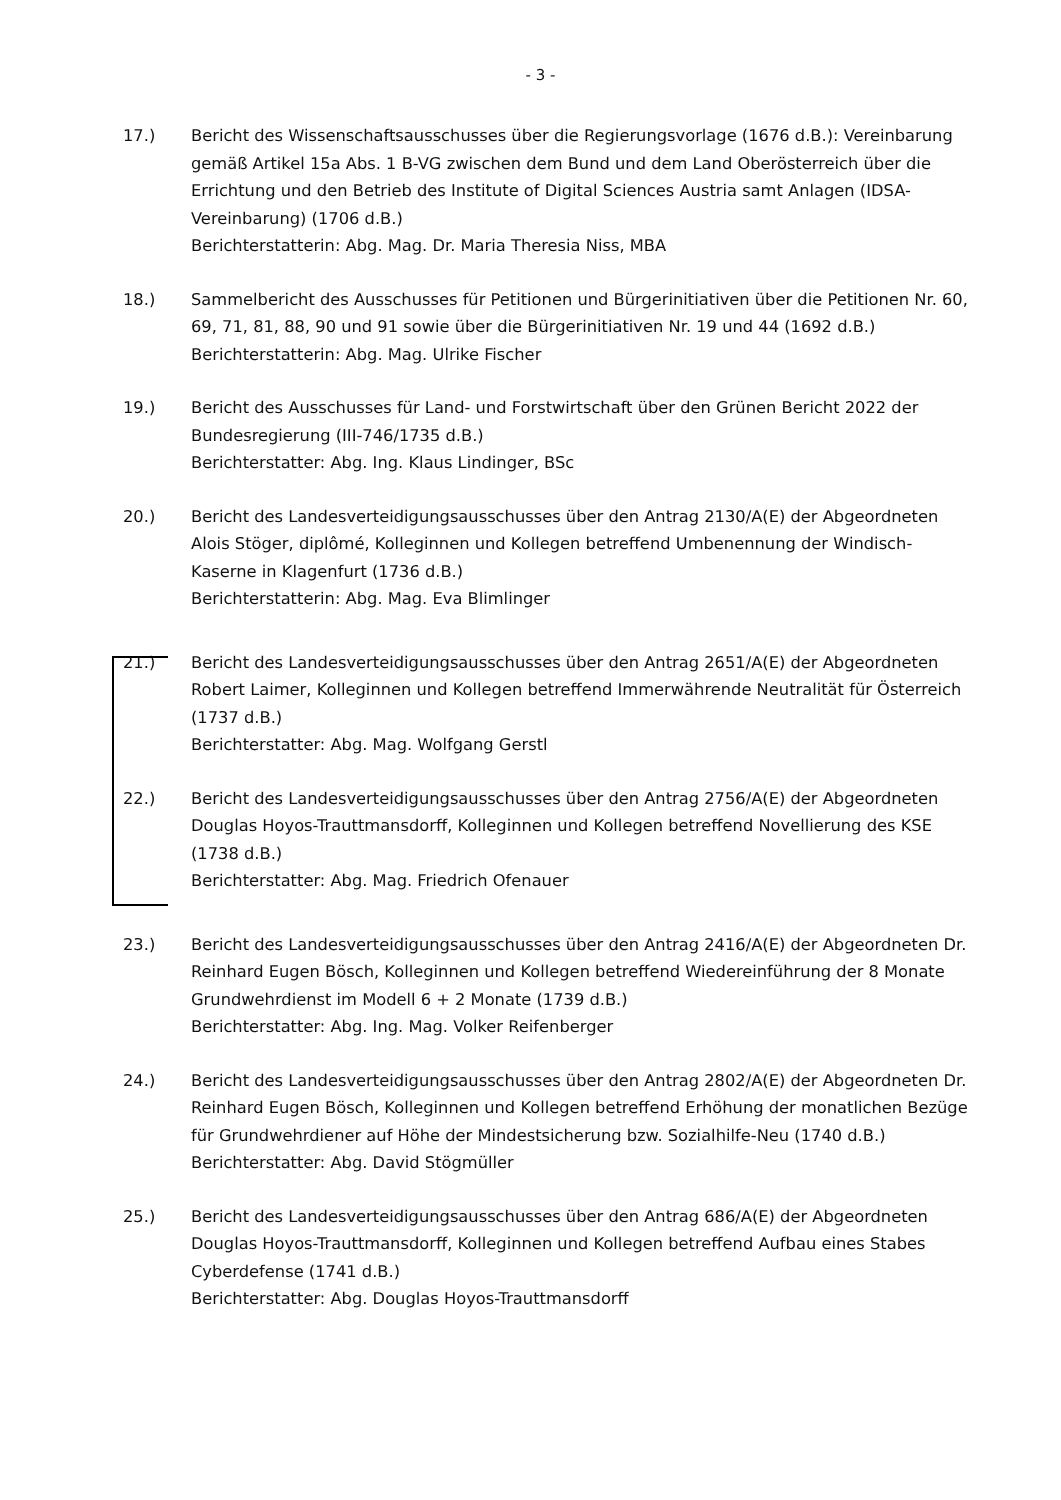- 3 -
17.) Bericht des Wissenschaftsausschusses über die Regierungsvorlage (1676 d.B.): Vereinbarung gemäß Artikel 15a Abs. 1 B-VG zwischen dem Bund und dem Land Oberösterreich über die Errichtung und den Betrieb des Institute of Digital Sciences Austria samt Anlagen (IDSA-Vereinbarung) (1706 d.B.)
Berichterstatterin: Abg. Mag. Dr. Maria Theresia Niss, MBA
18.) Sammelbericht des Ausschusses für Petitionen und Bürgerinitiativen über die Petitionen Nr. 60, 69, 71, 81, 88, 90 und 91 sowie über die Bürgerinitiativen Nr. 19 und 44 (1692 d.B.)
Berichterstatterin: Abg. Mag. Ulrike Fischer
19.) Bericht des Ausschusses für Land- und Forstwirtschaft über den Grünen Bericht 2022 der Bundesregierung (III-746/1735 d.B.)
Berichterstatter: Abg. Ing. Klaus Lindinger, BSc
20.) Bericht des Landesverteidigungsausschusses über den Antrag 2130/A(E) der Abgeordneten Alois Stöger, diplômé, Kolleginnen und Kollegen betreffend Umbenennung der Windisch-Kaserne in Klagenfurt (1736 d.B.)
Berichterstatterin: Abg. Mag. Eva Blimlinger
21.) Bericht des Landesverteidigungsausschusses über den Antrag 2651/A(E) der Abgeordneten Robert Laimer, Kolleginnen und Kollegen betreffend Immerwährende Neutralität für Österreich (1737 d.B.)
Berichterstatter: Abg. Mag. Wolfgang Gerstl
22.) Bericht des Landesverteidigungsausschusses über den Antrag 2756/A(E) der Abgeordneten Douglas Hoyos-Trauttmansdorff, Kolleginnen und Kollegen betreffend Novellierung des KSE (1738 d.B.)
Berichterstatter: Abg. Mag. Friedrich Ofenauer
23.) Bericht des Landesverteidigungsausschusses über den Antrag 2416/A(E) der Abgeordneten Dr. Reinhard Eugen Bösch, Kolleginnen und Kollegen betreffend Wiedereinführung der 8 Monate Grundwehrdienst im Modell 6 + 2 Monate (1739 d.B.)
Berichterstatter: Abg. Ing. Mag. Volker Reifenberger
24.) Bericht des Landesverteidigungsausschusses über den Antrag 2802/A(E) der Abgeordneten Dr. Reinhard Eugen Bösch, Kolleginnen und Kollegen betreffend Erhöhung der monatlichen Bezüge für Grundwehrdiener auf Höhe der Mindestsicherung bzw. Sozialhilfe-Neu (1740 d.B.)
Berichterstatter: Abg. David Stögmüller
25.) Bericht des Landesverteidigungsausschusses über den Antrag 686/A(E) der Abgeordneten Douglas Hoyos-Trauttmansdorff, Kolleginnen und Kollegen betreffend Aufbau eines Stabes Cyberdefense (1741 d.B.)
Berichterstatter: Abg. Douglas Hoyos-Trauttmansdorff